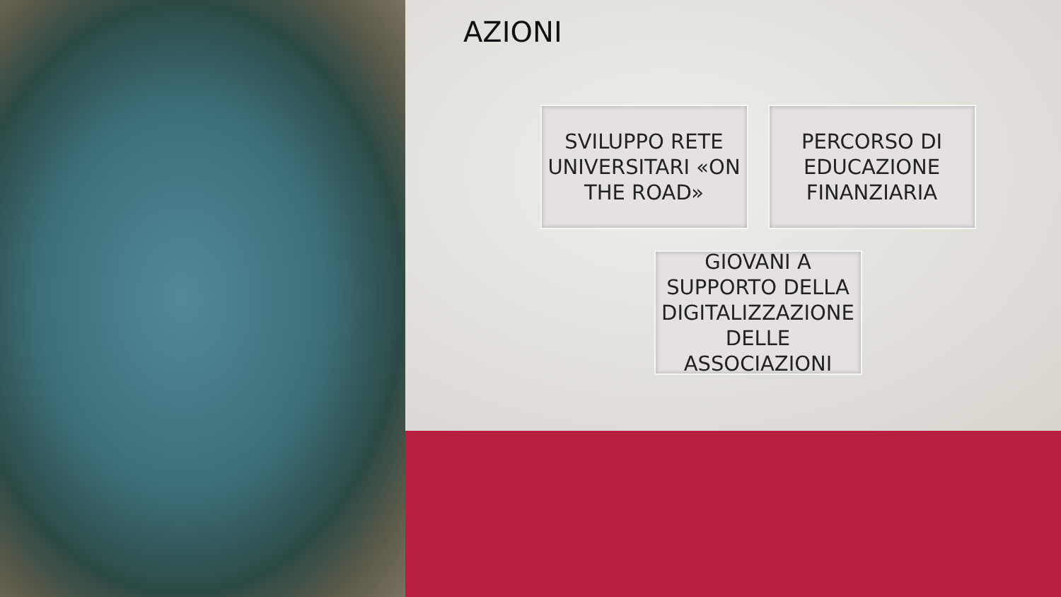AZIONI
SVILUPPO RETE UNIVERSITARI «ON THE ROAD»
PERCORSO DI EDUCAZIONE FINANZIARIA
GIOVANI A SUPPORTO DELLA DIGITALIZZAZIONE DELLE ASSOCIAZIONI